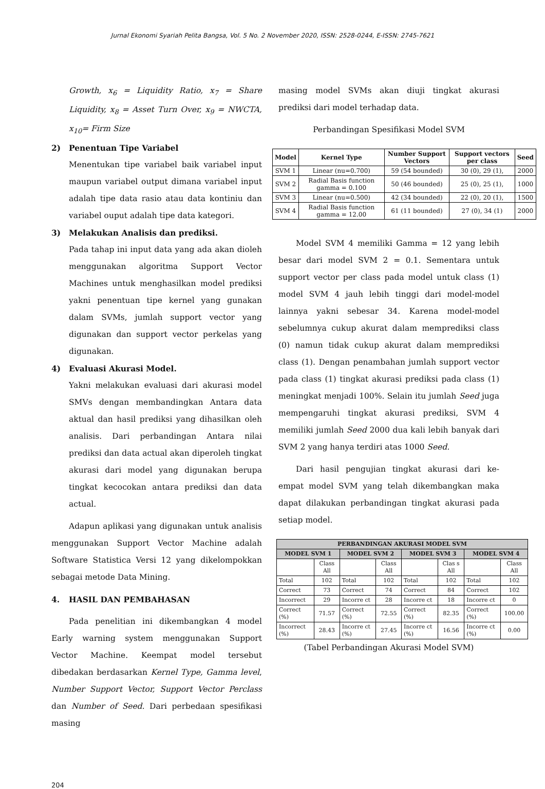Jurnal Ekonomi Syariah Pelita Bangsa, Vol. 5 No. 2 November 2020, ISSN: 2528-0244, E-ISSN: 2745-7621
Growth, x<sub>6</sub> = Liquidity Ratio, x<sub>7</sub> = Share Liquidity, x<sub>8</sub> = Asset Turn Over, x<sub>9</sub> = NWCTA, x<sub>10</sub>= Firm Size
2) Penentuan Tipe Variabel
Menentukan tipe variabel baik variabel input maupun variabel output dimana variabel input adalah tipe data rasio atau data kontiniu dan variabel ouput adalah tipe data kategori.
3) Melakukan Analisis dan prediksi.
Pada tahap ini input data yang ada akan dioleh menggunakan algoritma Support Vector Machines untuk menghasilkan model prediksi yakni penentuan tipe kernel yang gunakan dalam SVMs, jumlah support vector yang digunakan dan support vector perkelas yang digunakan.
4) Evaluasi Akurasi Model.
Yakni melakukan evaluasi dari akurasi model SMVs dengan membandingkan Antara data aktual dan hasil prediksi yang dihasilkan oleh analisis. Dari perbandingan Antara nilai prediksi dan data actual akan diperoleh tingkat akurasi dari model yang digunakan berupa tingkat kecocokan antara prediksi dan data actual.
Adapun aplikasi yang digunakan untuk analisis menggunakan Support Vector Machine adalah Software Statistica Versi 12 yang dikelompokkan sebagai metode Data Mining.
4. HASIL DAN PEMBAHASAN
Pada penelitian ini dikembangkan 4 model Early warning system menggunakan Support Vector Machine. Keempat model tersebut dibedakan berdasarkan Kernel Type, Gamma level, Number Support Vector, Support Vector Perclass dan Number of Seed. Dari perbedaan spesifikasi masing
masing model SVMs akan diuji tingkat akurasi prediksi dari model terhadap data.
Perbandingan Spesifikasi Model SVM
| Model | Kernel Type | Number Support Vectors | Support vectors per class | Seed |
| --- | --- | --- | --- | --- |
| SVM 1 | Linear (nu=0.700) | 59 (54 bounded) | 30 (0), 29 (1), | 2000 |
| SVM 2 | Radial Basis function gamma = 0.100 | 50 (46 bounded) | 25 (0), 25 (1), | 1000 |
| SVM 3 | Linear (nu=0.500) | 42 (34 bounded) | 22 (0), 20 (1), | 1500 |
| SVM 4 | Radial Basis function gamma = 12.00 | 61 (11 bounded) | 27 (0), 34 (1) | 2000 |
Model SVM 4 memiliki Gamma = 12 yang lebih besar dari model SVM 2 = 0.1. Sementara untuk support vector per class pada model untuk class (1) model SVM 4 jauh lebih tinggi dari model-model lainnya yakni sebesar 34. Karena model-model sebelumnya cukup akurat dalam memprediksi class (0) namun tidak cukup akurat dalam memprediksi class (1). Dengan penambahan jumlah support vector pada class (1) tingkat akurasi prediksi pada class (1) meningkat menjadi 100%. Selain itu jumlah Seed juga mempengaruhi tingkat akurasi prediksi, SVM 4 memiliki jumlah Seed 2000 dua kali lebih banyak dari SVM 2 yang hanya terdiri atas 1000 Seed.
Dari hasil pengujian tingkat akurasi dari ke-empat model SVM yang telah dikembangkan maka dapat dilakukan perbandingan tingkat akurasi pada setiap model.
| PERBANDINGAN AKURASI MODEL SVM | | | | | | | |
| --- | --- | --- | --- | --- | --- | --- | --- |
| MODEL SVM 1 | | MODEL SVM 2 | | MODEL SVM 3 | | MODEL SVM 4 | |
| | Class All | | Class All | | Clas s All | | Class All |
| Total | 102 | Total | 102 | Total | 102 | Total | 102 |
| Correct | 73 | Correct | 74 | Correct | 84 | Correct | 102 |
| Incorrect | 29 | Incorre ct | 28 | Incorre ct | 18 | Incorre ct | 0 |
| Correct (%) | 71.57 | Correct (%) | 72.55 | Correct (%) | 82.35 | Correct (%) | 100.00 |
| Incorrect (%) | 28.43 | Incorre ct (%) | 27.45 | Incorre ct (%) | 16.56 | Incorre ct (%) | 0.00 |
(Tabel Perbandingan Akurasi Model SVM)
204